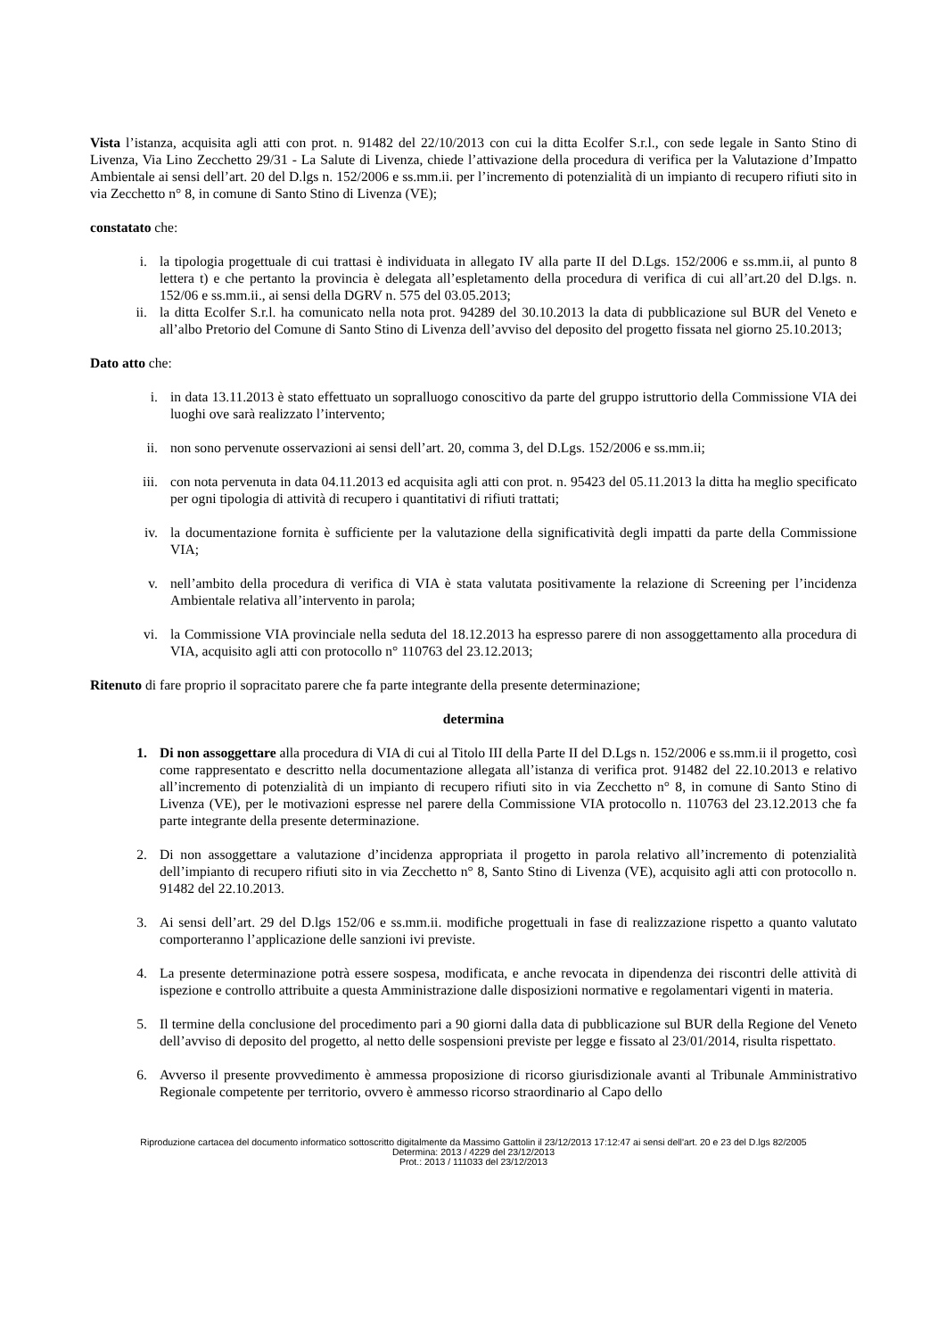Vista l’istanza, acquisita agli atti con prot. n. 91482 del 22/10/2013 con cui la ditta Ecolfer S.r.l., con sede legale in Santo Stino di Livenza, Via Lino Zecchetto 29/31 - La Salute di Livenza, chiede l’attivazione della procedura di verifica per la Valutazione d’Impatto Ambientale ai sensi dell’art. 20 del D.lgs n. 152/2006 e ss.mm.ii. per l’incremento di potenzialità di un impianto di recupero rifiuti sito in via Zecchetto n° 8, in comune di Santo Stino di Livenza (VE);
constatato che:
i. la tipologia progettuale di cui trattasi è individuata in allegato IV alla parte II del D.Lgs. 152/2006 e ss.mm.ii, al punto 8 lettera t) e che pertanto la provincia è delegata all’espletamento della procedura di verifica di cui all’art.20 del D.lgs. n. 152/06 e ss.mm.ii., ai sensi della DGRV n. 575 del 03.05.2013;
ii. la ditta Ecolfer S.r.l. ha comunicato nella nota prot. 94289 del 30.10.2013 la data di pubblicazione sul BUR del Veneto e all’albo Pretorio del Comune di Santo Stino di Livenza dell’avviso del deposito del progetto fissata nel giorno 25.10.2013;
Dato atto che:
i. in data 13.11.2013 è stato effettuato un sopralluogo conoscitivo da parte del gruppo istruttorio della Commissione VIA dei luoghi ove sarà realizzato l’intervento;
ii. non sono pervenute osservazioni ai sensi dell’art. 20, comma 3, del D.Lgs. 152/2006 e ss.mm.ii;
iii. con nota pervenuta in data 04.11.2013 ed acquisita agli atti con prot. n. 95423 del 05.11.2013 la ditta ha meglio specificato per ogni tipologia di attività di recupero i quantitativi di rifiuti trattati;
iv. la documentazione fornita è sufficiente per la valutazione della significatività degli impatti da parte della Commissione VIA;
v. nell’ambito della procedura di verifica di VIA è stata valutata positivamente la relazione di Screening per l’incidenza Ambientale relativa all’intervento in parola;
vi. la Commissione VIA provinciale nella seduta del 18.12.2013 ha espresso parere di non assoggettamento alla procedura di VIA, acquisito agli atti con protocollo n° 110763 del 23.12.2013;
Ritenuto di fare proprio il sopracitato parere che fa parte integrante della presente determinazione;
determina
1. Di non assoggettare alla procedura di VIA di cui al Titolo III della Parte II del D.Lgs n. 152/2006 e ss.mm.ii il progetto, così come rappresentato e descritto nella documentazione allegata all’istanza di verifica prot. 91482 del 22.10.2013 e relativo all’incremento di potenzialità di un impianto di recupero rifiuti sito in via Zecchetto n° 8, in comune di Santo Stino di Livenza (VE), per le motivazioni espresse nel parere della Commissione VIA protocollo n. 110763 del 23.12.2013 che fa parte integrante della presente determinazione.
2. Di non assoggettare a valutazione d’incidenza appropriata il progetto in parola relativo all’incremento di potenzialità dell’impianto di recupero rifiuti sito in via Zecchetto n° 8, Santo Stino di Livenza (VE), acquisito agli atti con protocollo n. 91482 del 22.10.2013.
3. Ai sensi dell’art. 29 del D.lgs 152/06 e ss.mm.ii. modifiche progettuali in fase di realizzazione rispetto a quanto valutato comporteranno l’applicazione delle sanzioni ivi previste.
4. La presente determinazione potrà essere sospesa, modificata, e anche revocata in dipendenza dei riscontri delle attività di ispezione e controllo attribuite a questa Amministrazione dalle disposizioni normative e regolamentari vigenti in materia.
5. Il termine della conclusione del procedimento pari a 90 giorni dalla data di pubblicazione sul BUR della Regione del Veneto dell’avviso di deposito del progetto, al netto delle sospensioni previste per legge e fissato al 23/01/2014, risulta rispettato.
6. Avverso il presente provvedimento è ammessa proposizione di ricorso giurisdizionale avanti al Tribunale Amministrativo Regionale competente per territorio, ovvero è ammesso ricorso straordinario al Capo dello
Riproduzione cartacea del documento informatico sottoscritto digitalmente da Massimo Gattolin il 23/12/2013 17:12:47 ai sensi dell'art. 20 e 23 del D.lgs 82/2005
Determina: 2013 / 4229 del 23/12/2013
Prot.: 2013 / 111033 del 23/12/2013